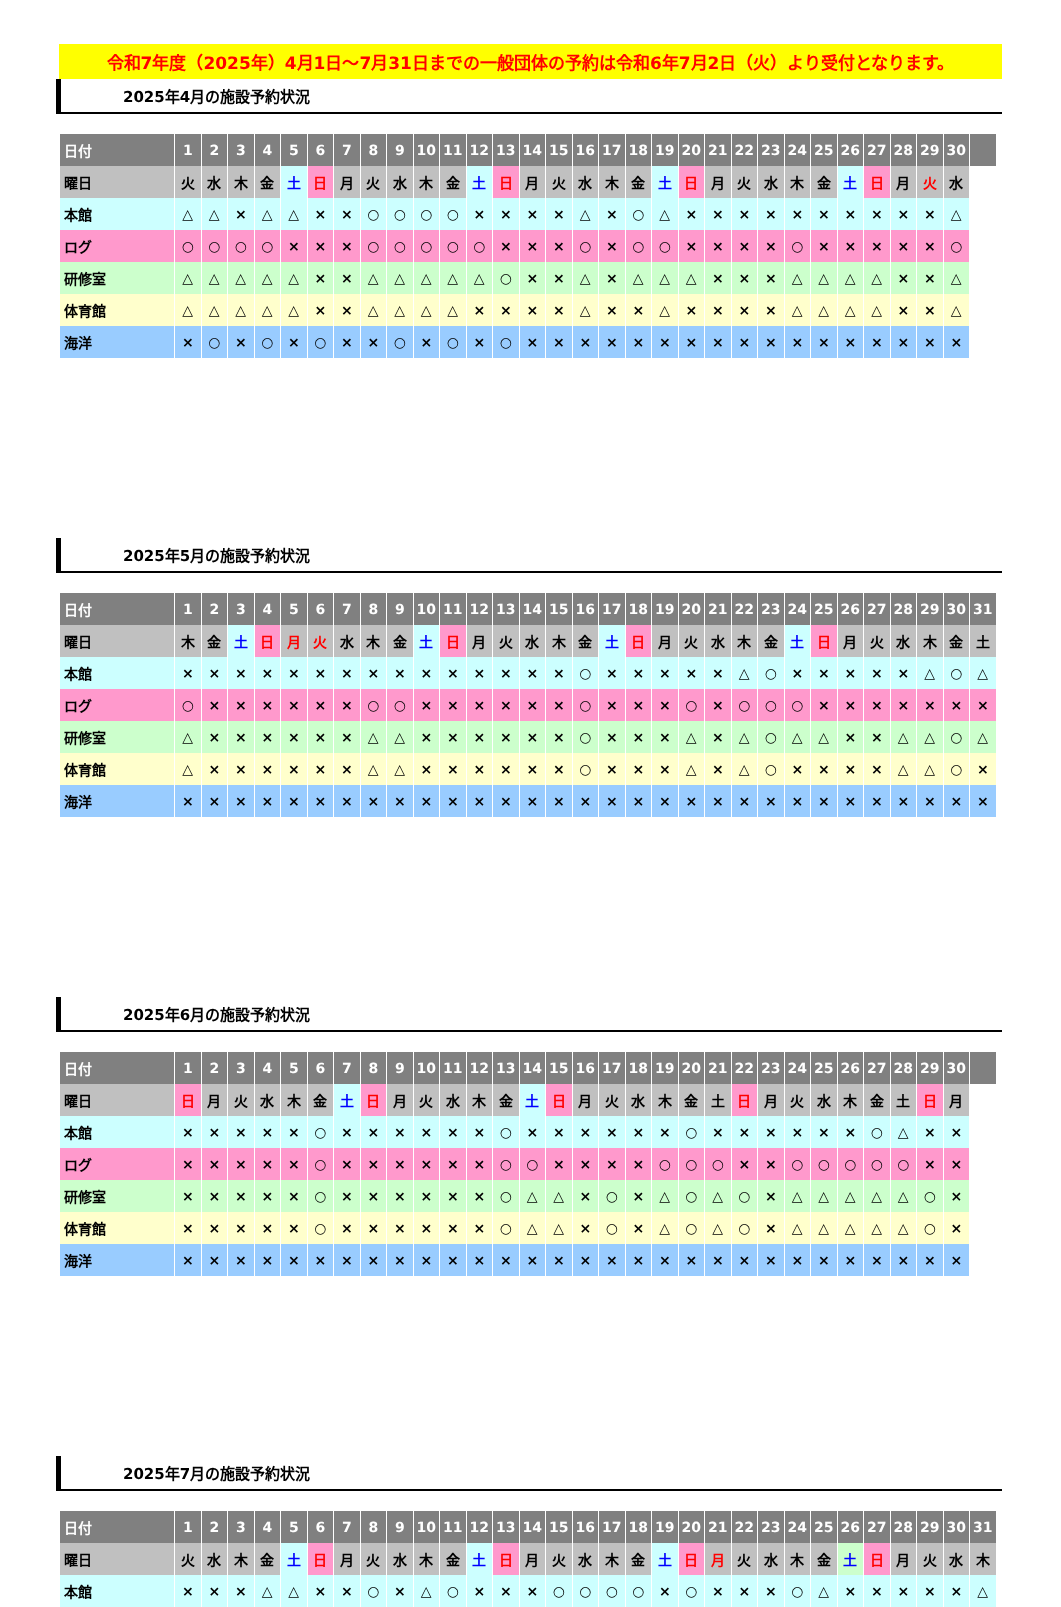令和7年度（2025年）4月1日～7月31日までの一般団体の予約は令和6年7月2日（火）より受付となります。
2025年4月の施設予約状況
| 日付 | 1 | 2 | 3 | 4 | 5 | 6 | 7 | 8 | 9 | 10 | 11 | 12 | 13 | 14 | 15 | 16 | 17 | 18 | 19 | 20 | 21 | 22 | 23 | 24 | 25 | 26 | 27 | 28 | 29 | 30 | |
| --- | --- | --- | --- | --- | --- | --- | --- | --- | --- | --- | --- | --- | --- | --- | --- | --- | --- | --- | --- | --- | --- | --- | --- | --- | --- | --- | --- | --- | --- | --- | --- |
| 曜日 | 火 | 水 | 木 | 金 | 土 | 日 | 月 | 火 | 水 | 木 | 金 | 土 | 日 | 月 | 火 | 水 | 木 | 金 | 土 | 日 | 月 | 火 | 水 | 木 | 金 | 土 | 日 | 月 | 火 | 水 | |
| 本館 | △ | △ | × | △ | △ | × | × | ○ | ○ | ○ | ○ | × | × | × | × | △ | × | ○ | △ | × | × | × | × | × | × | × | × | × | × | △ | |
| ログ | ○ | ○ | ○ | ○ | × | × | × | ○ | ○ | ○ | ○ | ○ | × | × | × | ○ | × | ○ | ○ | × | × | × | × | ○ | × | × | × | × | × | ○ | |
| 研修室 | △ | △ | △ | △ | △ | × | × | △ | △ | △ | △ | △ | ○ | × | × | △ | × | △ | △ | △ | × | × | × | △ | △ | △ | △ | × | × | △ | |
| 体育館 | △ | △ | △ | △ | △ | × | × | △ | △ | △ | △ | × | × | × | × | △ | × | × | △ | × | × | × | × | △ | △ | △ | △ | × | × | △ | |
| 海洋 | × | ○ | × | ○ | × | ○ | × | × | ○ | × | ○ | × | ○ | × | × | × | × | × | × | × | × | × | × | × | × | × | × | × | × | × | |
2025年5月の施設予約状況
| 日付 | 1 | 2 | 3 | 4 | 5 | 6 | 7 | 8 | 9 | 10 | 11 | 12 | 13 | 14 | 15 | 16 | 17 | 18 | 19 | 20 | 21 | 22 | 23 | 24 | 25 | 26 | 27 | 28 | 29 | 30 | 31 |
| --- | --- | --- | --- | --- | --- | --- | --- | --- | --- | --- | --- | --- | --- | --- | --- | --- | --- | --- | --- | --- | --- | --- | --- | --- | --- | --- | --- | --- | --- | --- | --- |
| 曜日 | 木 | 金 | 土 | 日 | 月 | 火 | 水 | 木 | 金 | 土 | 日 | 月 | 火 | 水 | 木 | 金 | 土 | 日 | 月 | 火 | 水 | 木 | 金 | 土 | 日 | 月 | 火 | 水 | 木 | 金 | 土 |
| 本館 | × | × | × | × | × | × | × | × | × | × | × | × | × | × | × | ○ | × | × | × | × | × | △ | ○ | × | × | × | × | × | △ | ○ | △ |
| ログ | ○ | × | × | × | × | × | × | ○ | ○ | × | × | × | × | × | × | ○ | × | × | × | ○ | × | ○ | ○ | ○ | × | × | × | × | × | × | × |
| 研修室 | △ | × | × | × | × | × | × | △ | △ | × | × | × | × | × | × | ○ | × | × | × | △ | × | △ | ○ | △ | △ | × | × | △ | △ | ○ | △ |
| 体育館 | △ | × | × | × | × | × | × | △ | △ | × | × | × | × | × | × | ○ | × | × | × | △ | × | △ | ○ | × | × | × | × | △ | △ | ○ | × |
| 海洋 | × | × | × | × | × | × | × | × | × | × | × | × | × | × | × | × | × | × | × | × | × | × | × | × | × | × | × | × | × | × | × |
2025年6月の施設予約状況
| 日付 | 1 | 2 | 3 | 4 | 5 | 6 | 7 | 8 | 9 | 10 | 11 | 12 | 13 | 14 | 15 | 16 | 17 | 18 | 19 | 20 | 21 | 22 | 23 | 24 | 25 | 26 | 27 | 28 | 29 | 30 | |
| --- | --- | --- | --- | --- | --- | --- | --- | --- | --- | --- | --- | --- | --- | --- | --- | --- | --- | --- | --- | --- | --- | --- | --- | --- | --- | --- | --- | --- | --- | --- | --- |
| 曜日 | 日 | 月 | 火 | 水 | 木 | 金 | 土 | 日 | 月 | 火 | 水 | 木 | 金 | 土 | 日 | 月 | 火 | 水 | 木 | 金 | 土 | 日 | 月 | 火 | 水 | 木 | 金 | 土 | 日 | 月 | |
| 本館 | × | × | × | × | × | ○ | × | × | × | × | × | × | ○ | × | × | × | × | × | × | ○ | × | × | × | × | × | × | ○ | △ | × | × | |
| ログ | × | × | × | × | × | ○ | × | × | × | × | × | × | ○ | ○ | × | × | × | × | ○ | ○ | ○ | × | × | ○ | ○ | ○ | ○ | ○ | × | × | |
| 研修室 | × | × | × | × | × | ○ | × | × | × | × | × | × | ○ | △ | △ | × | ○ | × | △ | ○ | △ | ○ | × | △ | △ | △ | △ | △ | ○ | × | |
| 体育館 | × | × | × | × | × | ○ | × | × | × | × | × | × | ○ | △ | △ | × | ○ | × | △ | ○ | △ | ○ | × | △ | △ | △ | △ | △ | ○ | × | |
| 海洋 | × | × | × | × | × | × | × | × | × | × | × | × | × | × | × | × | × | × | × | × | × | × | × | × | × | × | × | × | × | × | |
2025年7月の施設予約状況
| 日付 | 1 | 2 | 3 | 4 | 5 | 6 | 7 | 8 | 9 | 10 | 11 | 12 | 13 | 14 | 15 | 16 | 17 | 18 | 19 | 20 | 21 | 22 | 23 | 24 | 25 | 26 | 27 | 28 | 29 | 30 | 31 |
| --- | --- | --- | --- | --- | --- | --- | --- | --- | --- | --- | --- | --- | --- | --- | --- | --- | --- | --- | --- | --- | --- | --- | --- | --- | --- | --- | --- | --- | --- | --- | --- |
| 曜日 | 火 | 水 | 木 | 金 | 土 | 日 | 月 | 火 | 水 | 木 | 金 | 土 | 日 | 月 | 火 | 水 | 木 | 金 | 土 | 日 | 月 | 火 | 水 | 木 | 金 | 土 | 日 | 月 | 火 | 水 | 木 |
| 本館 | × | × | × | △ | △ | × | × | ○ | × | △ | ○ | × | × | × | ○ | ○ | ○ | ○ | × | ○ | × | × | × | ○ | △ | × | × | × | × | × | △ |